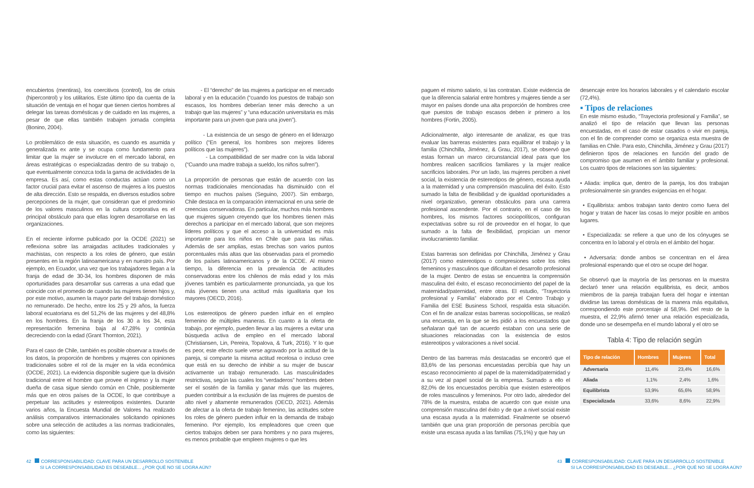encubiertos (mentiras), los coercitivos (control), los de crisis (hipercontrol) y los utilitarios. Este último tipo da cuenta de la situación de ventaja en el hogar que tienen ciertos hombres al delegar las tareas domésticas y de cuidado en las mujeres, a pesar de que ellas también trabajen jornada completa (Bonino, 2004).
Lo problemático de esta situación, es cuando es asumida y generalizada ex ante y se ocupa como fundamento para limitar que la mujer se involucre en el mercado laboral, en áreas estratégicas o especializadas dentro de su trabajo o, que eventualmente conozca toda la gama de actividades de la empresa. Es así, como estas conductas actúan como un factor crucial para evitar el ascenso de mujeres a los puestos de alta dirección. Esto se respalda, en diversos estudios sobre percepciones de la mujer, que consideran que el predominio de los valores masculinos en la cultura corporativa es el principal obstáculo para que ellas logren desarrollarse en las organizaciones.
En el reciente informe publicado por la OCDE (2021) se reflexiona sobre las arraigadas actitudes tradicionales y machistas, con respecto a los roles de género, que están presentes en la región latinoamericana y en nuestro país. Por ejemplo, en Ecuador, una vez que los trabajadores llegan a la franja de edad de 30-34, los hombres disponen de más oportunidades para desarrollar sus carreras a una edad que coincide con el promedio de cuando las mujeres tienen hijos y, por este motivo, asumen la mayor parte del trabajo doméstico no remunerado. De hecho, entre los 25 y 29 años, la fuerza laboral ecuatoriana es del 51,2% de las mujeres y del 48,8% en los hombres. En la franja de los 30 a los 34, esta representación femenina baja al 47,28% y continúa decreciendo con la edad (Grant Thornton, 2021).
Para el caso de Chile, también es posible observar a través de los datos, la proporción de hombres y mujeres con opiniones tradicionales sobre el rol de la mujer en la vida económica (OCDE, 2021). La evidencia disponible sugiere que la división tradicional entre el hombre que provee el ingreso y la mujer dueña de casa sigue siendo común en Chile, posiblemente más que en otros países de la OCDE, lo que contribuye a perpetuar las actitudes y estereotipos existentes. Durante varios años, la Encuesta Mundial de Valores ha realizado análisis comparativos internacionales solicitando opiniones sobre una selección de actitudes a las normas tradicionales, como las siguientes:
- El “derecho” de las mujeres a participar en el mercado laboral y en la educación (“cuando los puestos de trabajo son escasos, los hombres deberían tener más derecho a un trabajo que las mujeres” y “una educación universitaria es más importante para un joven que para una joven”).
- La existencia de un sesgo de género en el liderazgo político (“En general, los hombres son mejores líderes políticos que las mujeres”).
- La compatibilidad de ser madre con la vida laboral (“Cuando una madre trabaja a sueldo, los niños sufren”).
La proporción de personas que están de acuerdo con las normas tradicionales mencionadas ha disminuido con el tiempo en muchos países (Seguino, 2007). Sin embargo, Chile destaca en la comparación internacional en una serie de creencias conservadoras. En particular, muchos más hombres que mujeres siguen creyendo que los hombres tienen más derechos a participar en el mercado laboral, que son mejores líderes políticos y que el acceso a la universidad es más importante para los niños en Chile que para las niñas. Además de ser amplias, estas brechas son varios puntos porcentuales más altas que las observadas para el promedio de los países latinoamericanos y de la OCDE. Al mismo tiempo, la diferencia en la prevalencia de actitudes conservadoras entre los chilenos de más edad y los más jóvenes también es particularmente pronunciada, ya que los más jóvenes tienen una actitud más igualitaria que los mayores (OECD, 2016).
Los estereotipos de género pueden influir en el empleo femenino de múltiples maneras. En cuanto a la oferta de trabajo, por ejemplo, pueden llevar a las mujeres a evitar una búsqueda activa de empleo en el mercado laboral (Christiansen, Lin, Pereira, Topalova, & Turk, 2016). Y lo que es peor, este efecto suele verse agravado por la actitud de la pareja, si comparte la misma actitud recelosa o incluso cree que está en su derecho de inhibir a su mujer de buscar activamente un trabajo remunerado. Las masculinidades restrictivas, según las cuales los “verdaderos” hombres deben ser el sostén de la familia y ganar más que las mujeres, pueden contribuir a la exclusión de las mujeres de puestos de alto nivel y altamente remunerados (OECD, 2021). Además de afectar a la oferta de trabajo femenino, las actitudes sobre los roles de género pueden influir en la demanda de trabajo femenino. Por ejemplo, los empleadores que creen que ciertos trabajos deben ser para hombres y no para mujeres, es menos probable que empleen mujeres o que les
42 CORRESPONSABILIDAD: CLAVE PARA UN DESARROLLO SOSTENIBLE
SI LA CORRESPONSABILIDAD ES DESEABLE... ¿POR QUÉ NO SE LOGRA AÚN?
paguen el mismo salario, si las contratan. Existe evidencia de que la diferencia salarial entre hombres y mujeres tiende a ser mayor en países donde una alta proporción de hombres cree que puestos de trabajo escasos deben ir primero a los hombres (Fortin, 2005).
Adicionalmente, algo interesante de analizar, es que tras evaluar las barreras existentes para equilibrar el trabajo y la familia (Chinchilla, Jiménez, & Grau, 2017), se observó que estas forman un marco circunstancial ideal para que los hombres realicen sacrificios familiares y la mujer realice sacrificios laborales. Por un lado, las mujeres perciben a nivel social, la existencia de estereotipos de género, escasa ayuda a la maternidad y una comprensión masculina del éxito. Esto sumado la falta de flexibilidad y de igualdad oportunidades a nivel organizativo, generan obstáculos para una carrera profesional ascendente. Por el contrario, en el caso de los hombres, los mismos factores sociopolíticos, configuran expectativas sobre su rol de proveedor en el hogar, lo que sumado a la falta de flexibilidad, propician un menor involucramiento familiar.
Estas barreras son definidas por Chinchilla, Jiménez y Grau (2017) como estereotipos o compresiones sobre los roles femeninos y masculinos que dificultan el desarrollo profesional de la mujer. Dentro de estas se encuentra la comprensión masculina del éxito, el escaso reconocimiento del papel de la maternidad/paternidad, entre otras. El estudio, “Trayectoria profesional y Familia” elaborado por el Centro Trabajo y Familia del ESE Business School, respalda esta situación. Con el fin de analizar estas barreras sociopolíticas, se realizó una encuesta, en la que se les pidió a los encuestados que señalaran qué tan de acuerdo estaban con una serie de situaciones relacionadas con la existencia de estos estereotipos y valoraciones a nivel social.
Dentro de las barreras más destacadas se encontró que el 83,6% de las personas encuestadas percibía que hay un escaso reconocimiento al papel de la maternidad/paternidad y a su vez al papel social de la empresa. Sumado a ello el 82,0% de los encuestados percibía que existen estereotipos de roles masculinos y femeninos. Por otro lado, alrededor del 78% de la muestra, estaba de acuerdo con que existe una comprensión masculina del éxito y de que a nivel social existe una escasa ayuda a la maternidad. Finalmente se observó también que una gran proporción de personas percibía que existe una escasa ayuda a las familias (75,1%) y que hay un
desencaje entre los horarios laborales y el calendario escolar (72,4%).
▪ Tipos de relaciones
En este mismo estudio, “Trayectoria profesional y Familia”, se analizó el tipo de relación que llevan las personas encuestadas, en el caso de estar casados o vivir en pareja, con el fin de comprender como se organiza esta muestra de familias en Chile. Para esto, Chinchilla, Jiménez y Grau (2017) definieron tipos de relaciones en función del grado de compromiso que asumen en el ámbito familiar y profesional. Los cuatro tipos de relaciones son las siguientes:
• Aliada: implica que, dentro de la pareja, los dos trabajan profesionalmente sin grandes exigencias en el hogar.
• Equilibrista: ambos trabajan tanto dentro como fuera del hogar y tratan de hacer las cosas lo mejor posible en ambos lugares.
• Especializada: se refiere a que uno de los cónyuges se concentra en lo laboral y el otro/a en el ámbito del hogar.
• Adversaria: donde ambos se concentran en el área profesional esperando que el otro se ocupe del hogar.
Se observó que la mayoría de las personas en la muestra declaró tener una relación equilibrista, es decir, ambos miembros de la pareja trabajan fuera del hogar e intentan dividirse las tareas domésticas de la manera más equitativa, correspondiendo este porcentaje al 58,9%. Del resto de la muestra, el 22,9% afirmó tener una relación especializada, donde uno se desempeña en el mundo laboral y el otro se
Tabla 4: Tipo de relación según
| Tipo de relación | Hombres | Mujeres | Total |
| --- | --- | --- | --- |
| Adversaria | 11,4% | 23,4% | 16,6% |
| Aliada | 1,1% | 2,4% | 1,6% |
| Equilibrista | 53,9% | 65,6% | 58,9% |
| Especializada | 33,6% | 8,6% | 22,9% |
43 CORRESPONSABILIDAD: CLAVE PARA UN DESARROLLO SOSTENIBLE
SI LA CORRESPONSABILIDAD ES DESEABLE... ¿POR QUÉ NO SE LOGRA AÚN?